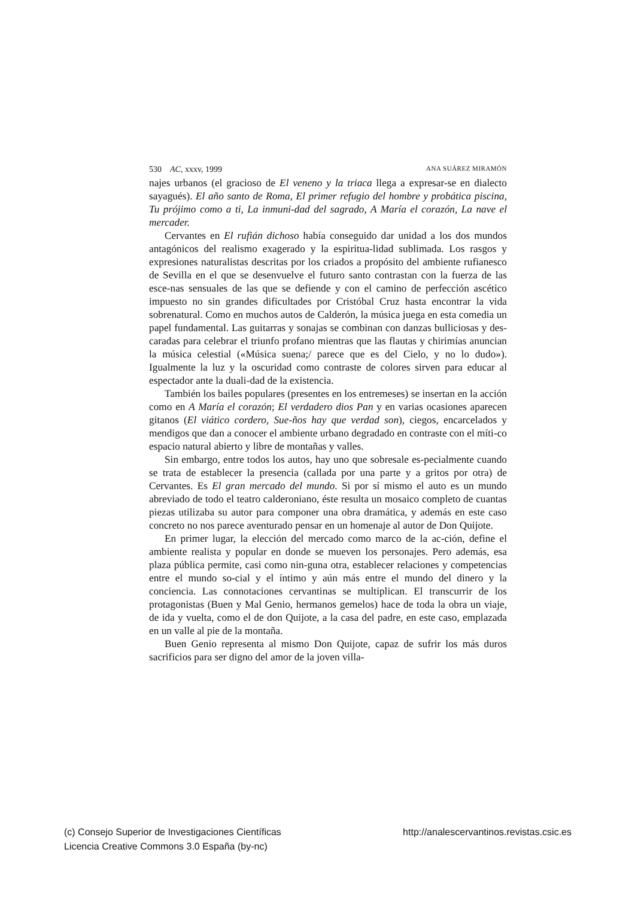530 AC, xxxv, 1999 ANA SUÁREZ MIRAMÓN
najes urbanos (el gracioso de El veneno y la triaca llega a expresar-se en dialecto sayagués). El año santo de Roma, El primer refugio del hombre y probática piscina, Tu prójimo como a ti, La inmuni-dad del sagrado, A María el corazón, La nave el mercader.
Cervantes en El rufián dichoso había conseguido dar unidad a los dos mundos antagónicos del realismo exagerado y la espiritua-lidad sublimada. Los rasgos y expresiones naturalistas descritas por los criados a propósito del ambiente rufianesco de Sevilla en el que se desenvuelve el futuro santo contrastan con la fuerza de las esce-nas sensuales de las que se defiende y con el camino de perfección ascético impuesto no sin grandes dificultades por Cristóbal Cruz hasta encontrar la vida sobrenatural. Como en muchos autos de Calderón, la música juega en esta comedia un papel fundamental. Las guitarras y sonajas se combinan con danzas bulliciosas y des-caradas para celebrar el triunfo profano mientras que las flautas y chirimías anuncian la música celestial («Música suena;/ parece que es del Cielo, y no lo dudo»). Igualmente la luz y la oscuridad como contraste de colores sirven para educar al espectador ante la duali-dad de la existencia.
También los bailes populares (presentes en los entremeses) se insertan en la acción como en A María el corazón; El verdadero dios Pan y en varias ocasiones aparecen gitanos (El viático cordero, Sue-ños hay que verdad son), ciegos, encarcelados y mendigos que dan a conocer el ambiente urbano degradado en contraste con el míti-co espacio natural abierto y libre de montañas y valles.
Sin embargo, entre todos los autos, hay uno que sobresale es-pecialmente cuando se trata de establecer la presencia (callada por una parte y a gritos por otra) de Cervantes. Es El gran mercado del mundo. Si por sí mismo el auto es un mundo abreviado de todo el teatro calderoniano, éste resulta un mosaico completo de cuantas piezas utilizaba su autor para componer una obra dramática, y además en este caso concreto no nos parece aventurado pensar en un homenaje al autor de Don Quijote.
En primer lugar, la elección del mercado como marco de la ac-ción, define el ambiente realista y popular en donde se mueven los personajes. Pero además, esa plaza pública permite, casi como nin-guna otra, establecer relaciones y competencias entre el mundo so-cial y el íntimo y aún más entre el mundo del dinero y la conciencia. Las connotaciones cervantinas se multiplican. El transcurrir de los protagonistas (Buen y Mal Genio, hermanos gemelos) hace de toda la obra un viaje, de ida y vuelta, como el de don Quijote, a la casa del padre, en este caso, emplazada en un valle al pie de la montaña.
Buen Genio representa al mismo Don Quijote, capaz de sufrir los más duros sacrificios para ser digno del amor de la joven villa-
(c) Consejo Superior de Investigaciones Científicas http://analescervantinos.revistas.csic.es
Licencia Creative Commons 3.0 España (by-nc)